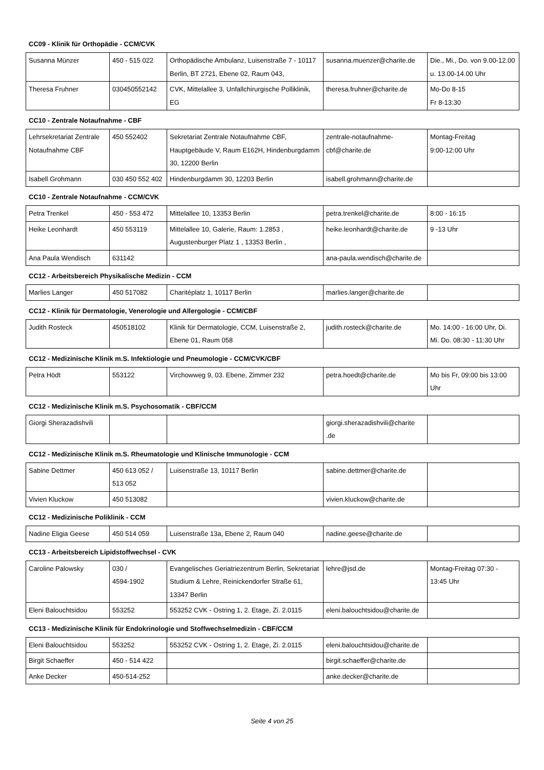CC09 - Klinik für Orthopädie - CCM/CVK
| Susanna Münzer | 450 - 515 022 | Orthopädische Ambulanz, Luisenstraße 7 - 10117 Berlin, BT 2721, Ebene 02, Raum 043, | susanna.muenzer@charite.de | Die., Mi., Do. von 9.00-12.00 u. 13.00-14.00 Uhr |
| Theresa Fruhner | 030450552142 | CVK, Mittelallee 3, Unfallchirurgische Polliklinik, EG | theresa.fruhner@charite.de | Mo-Do 8-15 Fr 8-13:30 |
CC10 - Zentrale Notaufnahme - CBF
| Lehrsekretariat Zentrale Notaufnahme CBF | 450 552402 | Sekretariat Zentrale Notaufnahme CBF, Hauptgebäude V, Raum E162H, Hindenburgdamm 30, 12200 Berlin | zentrale-notaufnahme-cbf@charite.de | Montag-Freitag 9:00-12:00 Uhr |
| Isabell Grohmann | 030 450 552 402 | Hindenburgdamm 30, 12203 Berlin | isabell.grohmann@charite.de | |
CC10 - Zentrale Notaufnahme - CCM/CVK
| Petra Trenkel | 450 - 553 472 | Mittelallee 10, 13353 Berlin | petra.trenkel@charite.de | 8:00 - 16:15 |
| Heike Leonhardt | 450 553119 | Mittelallee 10, Galerie, Raum: 1.2853 , Augustenburger Platz 1 , 13353 Berlin , | heike.leonhardt@charite.de | 9 -13 Uhr |
| Ana Paula Wendisch | 631142 | | ana-paula.wendisch@charite.de | |
CC12 - Arbeitsbereich Physikalische Medizin - CCM
| Marlies Langer | 450 517082 | Charitéplatz 1, 10117 Berlin | marlies.langer@charite.de | |
CC12 - Klinik für Dermatologie, Venerologie und Allergologie - CCM/CBF
| Judith Rosteck | 450518102 | Klinik für Dermatologie, CCM, Luisenstraße 2, Ebene 01, Raum 058 | judith.rosteck@charite.de | Mo. 14:00 - 16:00 Uhr, Di. Mi. Do. 08:30 - 11:30 Uhr |
CC12 - Medizinische Klinik m.S. Infektiologie und Pneumologie - CCM/CVK/CBF
| Petra Hödt | 553122 | Virchowweg 9, 03. Ebene, Zimmer 232 | petra.hoedt@charite.de | Mo bis Fr, 09:00 bis 13:00 Uhr |
CC12 - Medizinische Klinik m.S. Psychosomatik - CBF/CCM
| Giorgi Sherazadishvili | | | giorgi.sherazadishvili@charite .de | |
CC12 - Medizinische Klinik m.S. Rheumatologie und Klinische Immunologie - CCM
| Sabine Dettmer | 450 613 052 / 513 052 | Luisenstraße 13, 10117 Berlin | sabine.dettmer@charite.de | |
| Vivien Kluckow | 450 513082 | | vivien.kluckow@charite.de | |
CC12 - Medizinische Poliklinik - CCM
| Nadine Eligia Geese | 450 514 059 | Luisenstraße 13a, Ebene 2, Raum 040 | nadine.geese@charite.de | |
CC13 - Arbeitsbereich Lipidstoffwechsel - CVK
| Caroline Palowsky | 030 / 4594-1902 | Evangelisches Geriatriezentrum Berlin, Sekretariat Studium & Lehre, Reinickendorfer Straße 61, 13347 Berlin | lehre@jsd.de | Montag-Freitag 07:30 - 13:45 Uhr |
| Eleni Balouchtsidou | 553252 | 553252 CVK - Ostring 1, 2. Etage, Zi. 2.0115 | eleni.balouchtsidou@charite.de | |
CC13 - Medizinische Klinik für Endokrinologie und Stoffwechselmedizin - CBF/CCM
| Eleni Balouchtsidou | 553252 | 553252 CVK - Ostring 1, 2. Etage, Zi. 2.0115 | eleni.balouchtsidou@charite.de | |
| Birgit Schaeffer | 450 - 514 422 | | birgit.schaeffer@charite.de | |
| Anke Decker | 450-514-252 | | anke.decker@charite.de | |
Seite 4 von 25